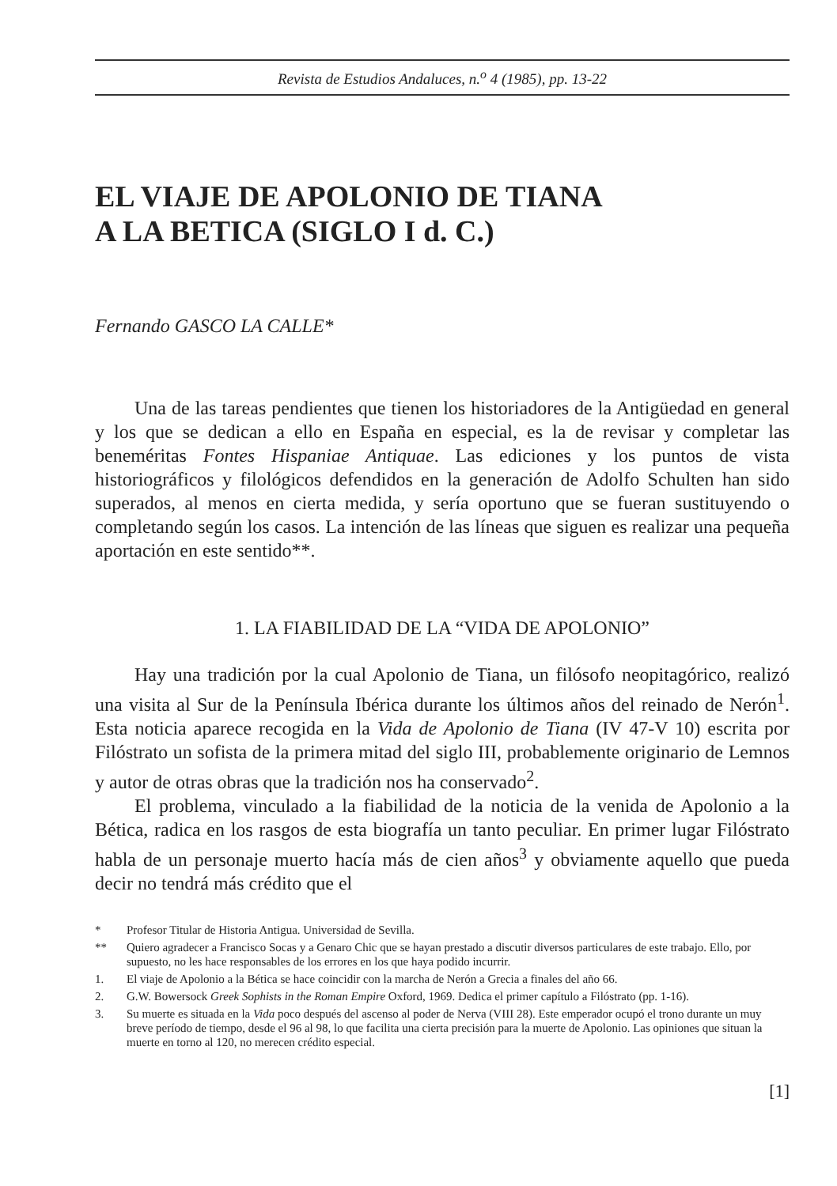Revista de Estudios Andaluces, n.<sup>o</sup> 4 (1985), pp. 13-22
EL VIAJE DE APOLONIO DE TIANA
A LA BETICA (SIGLO I d. C.)
Fernando GASCO LA CALLE*
Una de las tareas pendientes que tienen los historiadores de la Antigüedad en general y los que se dedican a ello en España en especial, es la de revisar y completar las beneméritas Fontes Hispaniae Antiquae. Las ediciones y los puntos de vista historiográficos y filológicos defendidos en la generación de Adolfo Schulten han sido superados, al menos en cierta medida, y sería oportuno que se fueran sustituyendo o completando según los casos. La intención de las líneas que siguen es realizar una pequeña aportación en este sentido**.
1. LA FIABILIDAD DE LA “VIDA DE APOLONIO”
Hay una tradición por la cual Apolonio de Tiana, un filósofo neopitagórico, realizó una visita al Sur de la Península Ibérica durante los últimos años del reinado de Nerón<sup>1</sup>. Esta noticia aparece recogida en la Vida de Apolonio de Tiana (IV 47-V 10) escrita por Filóstrato un sofista de la primera mitad del siglo III, probablemente originario de Lemnos y autor de otras obras que la tradición nos ha conservado<sup>2</sup>.
El problema, vinculado a la fiabilidad de la noticia de la venida de Apolonio a la Bética, radica en los rasgos de esta biografía un tanto peculiar. En primer lugar Filóstrato habla de un personaje muerto hacía más de cien años<sup>3</sup> y obviamente aquello que pueda decir no tendrá más crédito que el
* Profesor Titular de Historia Antigua. Universidad de Sevilla.
** Quiero agradecer a Francisco Socas y a Genaro Chic que se hayan prestado a discutir diversos particulares de este trabajo. Ello, por supuesto, no les hace responsables de los errores en los que haya podido incurrir.
1. El viaje de Apolonio a la Bética se hace coincidir con la marcha de Nerón a Grecia a finales del año 66.
2. G.W. Bowersock Greek Sophists in the Roman Empire Oxford, 1969. Dedica el primer capítulo a Filóstrato (pp. 1-16).
3. Su muerte es situada en la Vida poco después del ascenso al poder de Nerva (VIII 28). Este emperador ocupó el trono durante un muy breve período de tiempo, desde el 96 al 98, lo que facilita una cierta precisión para la muerte de Apolonio. Las opiniones que situan la muerte en torno al 120, no merecen crédito especial.
[1]